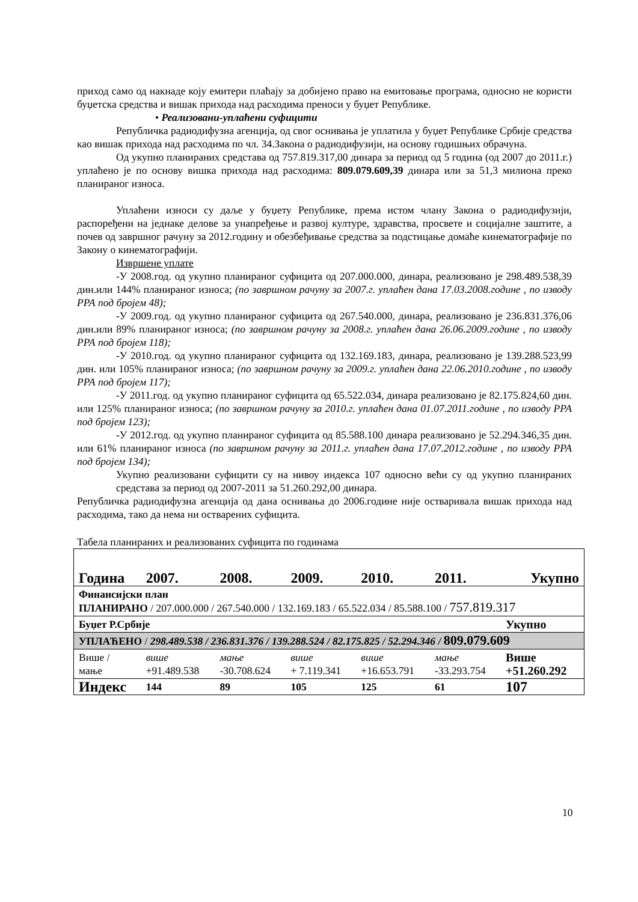приход само од накнаде коју емитери плаћају за добијено право на емитовање програма, односно не користи буџетска средства и вишак прихода над расходима преноси у буџет Републике.
• Реализовани-уплаћени суфицити
Републичка радиодифузна агенција, од свог оснивања је уплатила у буџет Републике Србије средства као вишак прихода над расходима по чл. 34.Закона о радиодифузији, на основу годишњих обрачуна.
Од укупно планираних средстава од 757.819.317,00 динара за период од 5 година (од 2007 до 2011.г.) уплаћено је по основу вишка прихода над расходима: 809.079.609,39 динара или за 51,3 милиона преко планираног износа.
Уплаћени износи су даље у буџету Републике, према истом члану Закона о радиодифузији, распоређени на једнаке делове за унапређење и развој културе, здравства, просвете и социјалне заштите, а почев од завршног рачуну за 2012.годину и обезбеђивање средства за подстицање домаће кинематографије по Закону о кинематографији.
Извршене уплате
-У 2008.год. од укупно планираног суфицита од 207.000.000, динара, реализовано је 298.489.538,39 дин.или 144% планираног износа; (по завршном рачуну за 2007.г. уплаћен дана 17.03.2008.године , по изводу РРА под бројем 48);
-У 2009.год. од укупно планираног суфицита од 267.540.000, динара, реализовано је 236.831.376,06 дин.или 89% планираног износа; (по завршном рачуну за 2008.г. уплаћен дана 26.06.2009.године , по изводу РРА под бројем 118);
-У 2010.год. од укупно планираног суфицита од 132.169.183, динара, реализовано је 139.288.523,99 дин. или 105% планираног износа; (по завршном рачуну за 2009.г. уплаћен дана 22.06.2010.године , по изводу РРА под бројем 117);
-У 2011.год. од укупно планираног суфицита од 65.522.034, динара реализовано је 82.175.824,60 дин. или 125% планираног износа; (по завршном рачуну за 2010.г. уплаћен дана 01.07.2011.године , по изводу РРА под бројем 123);
-У 2012.год. од укупно планираног суфицита од 85.588.100 динара реализовано је 52.294.346,35 дин. или 61% планираног износа (по завршном рачуну за 2011.г. уплаћен дана 17.07.2012.године , по изводу РРА под бројем 134);
Укупно реализовани суфицити су на нивоу индекса 107 односно већи су од укупно планираних средстава за период од 2007-2011 за 51.260.292,00 динара.
Републичка радиодифузна агенција од дана оснивања до 2006.године није остваривала вишак прихода над расходима, тако да нема ни остварених суфицита.
Табела планираних и реализованих суфицита по годинама
| Година | 2007. | 2008. | 2009. | 2010. | 2011. | Укупно |
| Финансијски план ПЛАНИРАНО / 207.000.000 / 267.540.000 / 132.169.183 / 65.522.034 / 85.588.100 / 757.819.317 | | | | | | |
| Буџет Р.Србије | | | | | | Укупно |
| УПЛАЋЕНО / 298.489.538 / 236.831.376 / 139.288.524 / 82.175.825 / 52.294.346 / 809.079.609 | | | | | | |
| Више / мање | више +91.489.538 | мање -30.708.624 | више + 7.119.341 | више +16.653.791 | мање -33.293.754 | Више +51.260.292 |
| Индекс | 144 | 89 | 105 | 125 | 61 | 107 |
10